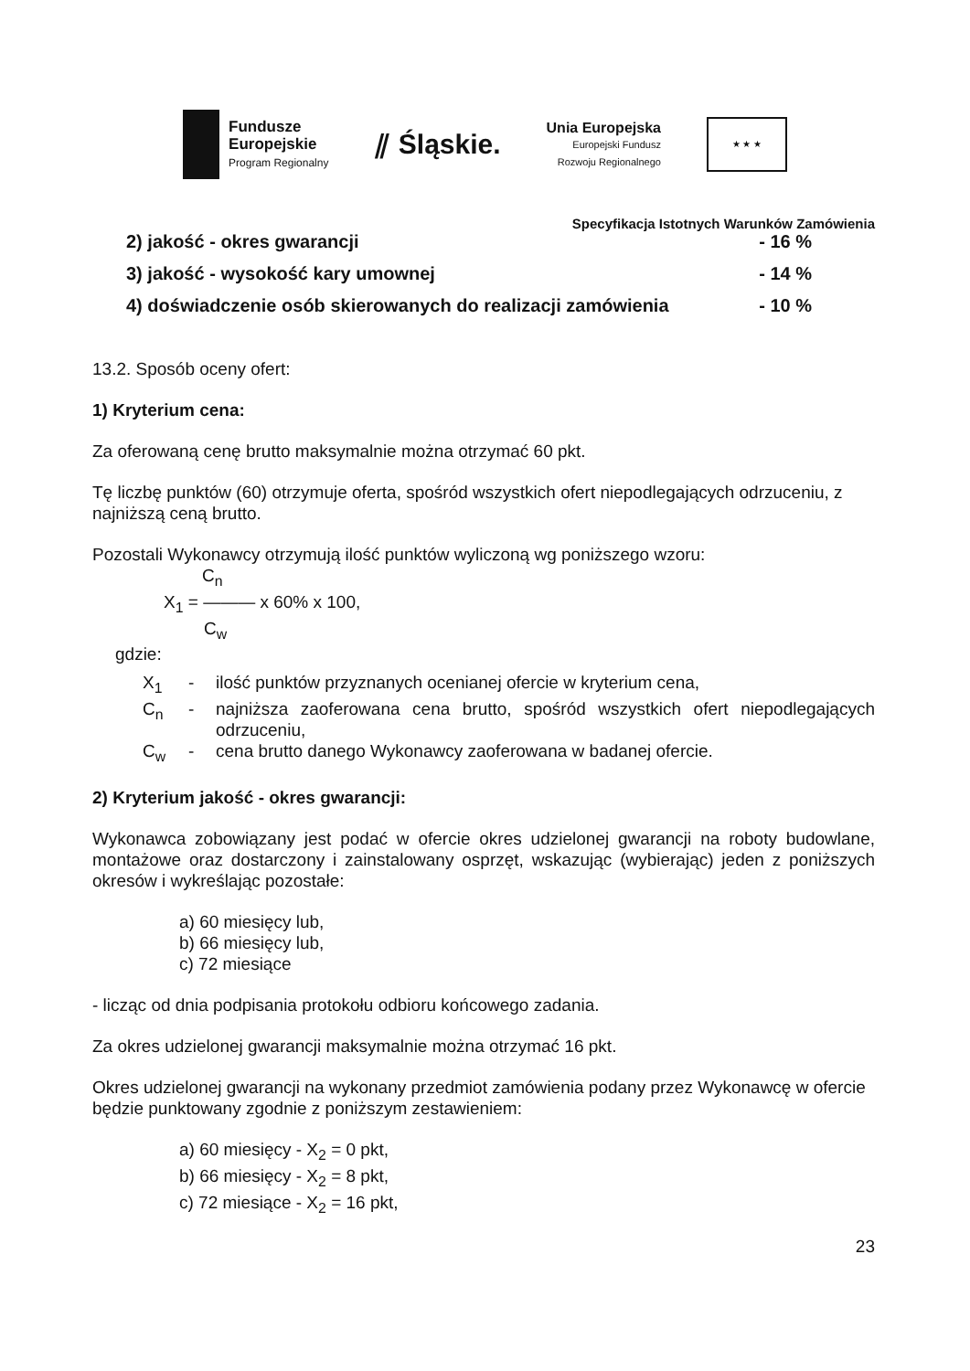Fundusze
Europejskie
Program Regionalny
⫽ Śląskie.
Unia Europejska
Europejski Fundusz
Rozwoju Regionalnego
★ ★ ★
Specyfikacja Istotnych Warunków Zamówienia
2) jakość - okres gwarancji - 16 %
3) jakość - wysokość kary umownej - 14 %
4) doświadczenie osób skierowanych do realizacji zamówienia - 10 %
13.2. Sposób oceny ofert:
1) Kryterium cena:
Za oferowaną cenę brutto maksymalnie można otrzymać 60 pkt.
Tę liczbę punktów (60) otrzymuje oferta, spośród wszystkich ofert niepodlegających odrzuceniu, z najniższą ceną brutto.
Pozostali Wykonawcy otrzymują ilość punktów wyliczoną wg poniższego wzoru:
C<sub>n</sub>
X<sub>1</sub> = ——— x 60% x 100,
C<sub>w</sub>
gdzie:
X<sub>1</sub> - ilość punktów przyznanych ocenianej ofercie w kryterium cena,
C<sub>n</sub> - najniższa zaoferowana cena brutto, spośród wszystkich ofert niepodlegających odrzuceniu,
C<sub>w</sub> - cena brutto danego Wykonawcy zaoferowana w badanej ofercie.
2) Kryterium jakość - okres gwarancji:
Wykonawca zobowiązany jest podać w ofercie okres udzielonej gwarancji na roboty budowlane, montażowe oraz dostarczony i zainstalowany osprzęt, wskazując (wybierając) jeden z poniższych okresów i wykreślając pozostałe:
a) 60 miesięcy lub,
b) 66 miesięcy lub,
c) 72 miesiące
- licząc od dnia podpisania protokołu odbioru końcowego zadania.
Za okres udzielonej gwarancji maksymalnie można otrzymać 16 pkt.
Okres udzielonej gwarancji na wykonany przedmiot zamówienia podany przez Wykonawcę w ofercie będzie punktowany zgodnie z poniższym zestawieniem:
a) 60 miesięcy - X<sub>2</sub> = 0 pkt,
b) 66 miesięcy - X<sub>2</sub> = 8 pkt,
c) 72 miesiące - X<sub>2</sub> = 16 pkt,
23